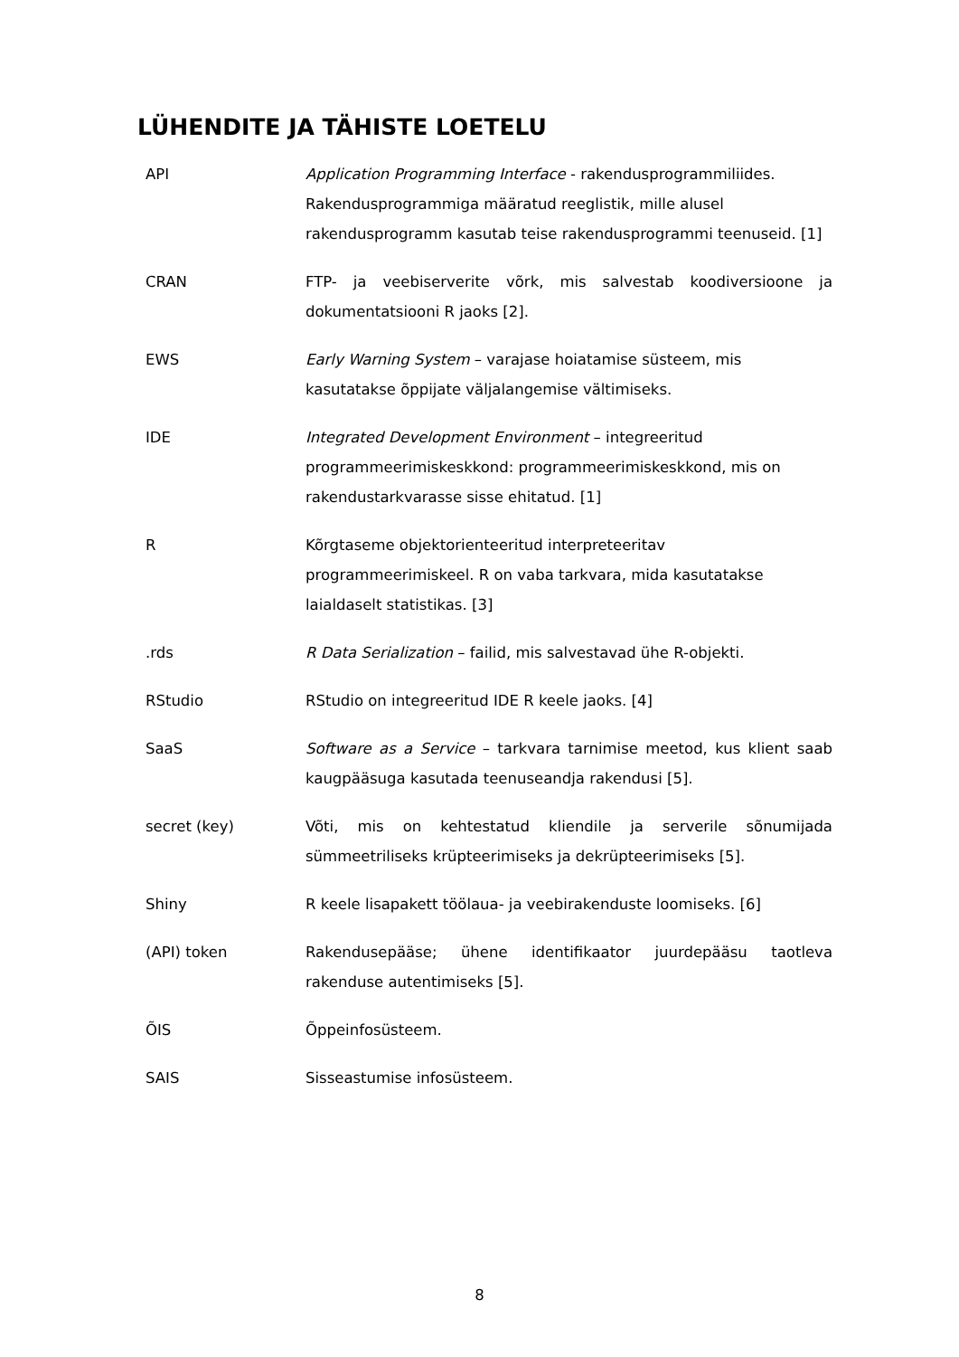LÜHENDITE JA TÄHISTE LOETELU
API Application Programming Interface - rakendusprogrammiliides. Rakendusprogrammiga määratud reeglistik, mille alusel rakendusprogramm kasutab teise rakendusprogrammi teenuseid. [1]
CRAN FTP- ja veebiserverite võrk, mis salvestab koodiversioone ja dokumentatsiooni R jaoks [2].
EWS Early Warning System – varajase hoiatamise süsteem, mis kasutatakse õppijate väljalangemise vältimiseks.
IDE Integrated Development Environment – integreeritud programmeerimiskeskkond: programmeerimiskeskkond, mis on rakendustarkvarasse sisse ehitatud. [1]
R Kõrgtaseme objektorienteeritud interpreteeritav programmeerimiskeel. R on vaba tarkvara, mida kasutatakse laialdaselt statistikas. [3]
.rds R Data Serialization – failid, mis salvestavad ühe R-objekti.
RStudio RStudio on integreeritud IDE R keele jaoks. [4]
SaaS Software as a Service – tarkvara tarnimise meetod, kus klient saab kaugpääsuga kasutada teenuseandja rakendusi [5].
secret (key) Võti, mis on kehtestatud kliendile ja serverile sõnumijada sümmeetriliseks krüpteerimiseks ja dekrüpteerimiseks [5].
Shiny R keele lisapakett töölaua- ja veebirakenduste loomiseks. [6]
(API) token Rakendusepääse; ühene identifikaator juurdepääsu taotleva rakenduse autentimiseks [5].
ÕIS Õppeinfosüsteem.
SAIS Sisseastumise infosüsteem.
8